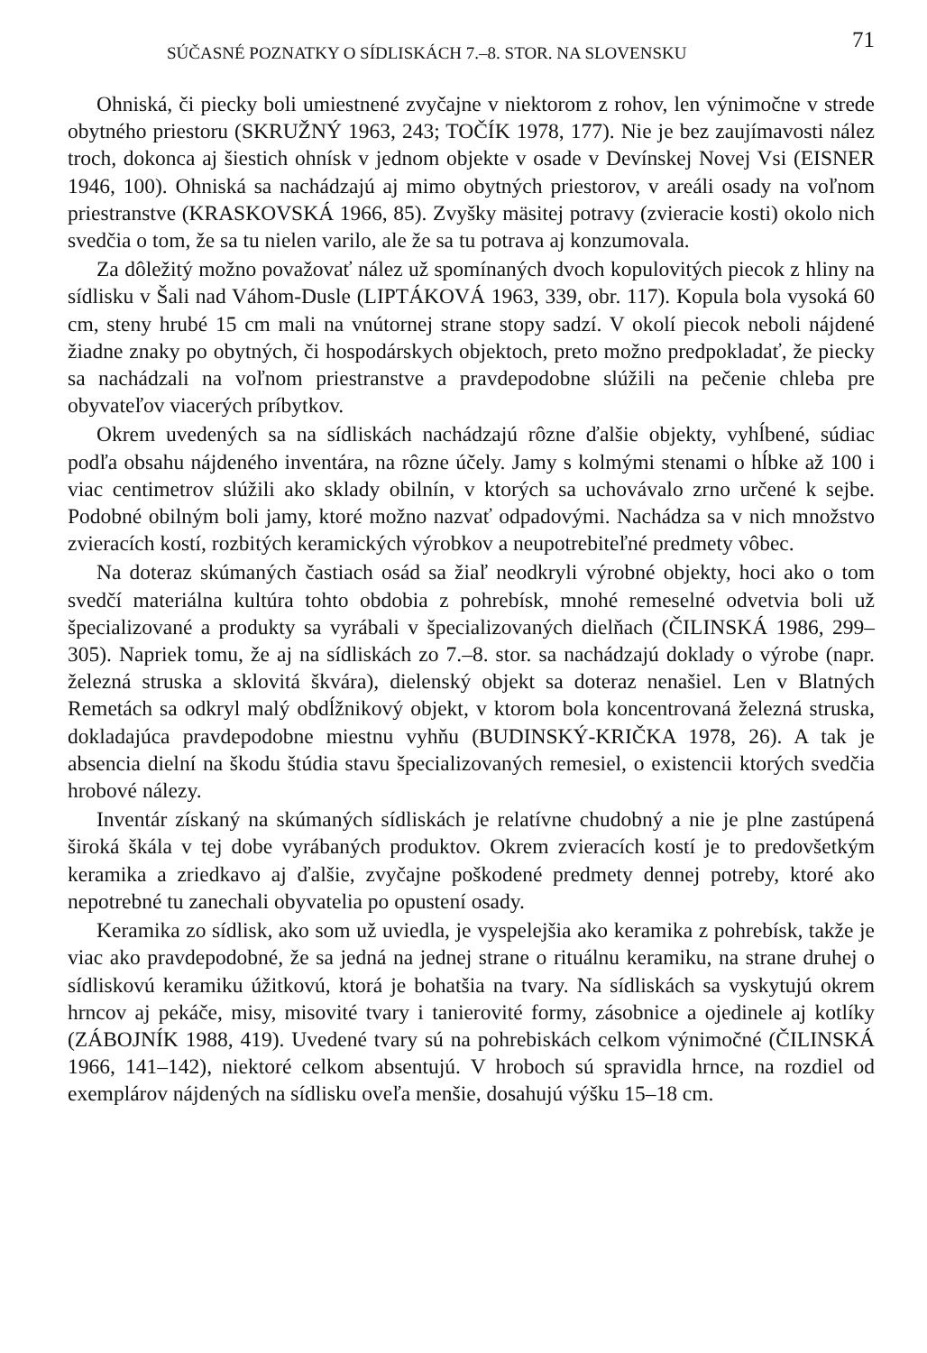SÚČASNÉ POZNATKY O SÍDLISKÁCH 7.–8. STOR. NA SLOVENSKU 71
Ohniská, či piecky boli umiestnené zvyčajne v niektorom z rohov, len výnimočne v strede obytného priestoru (SKRUŽNÝ 1963, 243; TOČÍK 1978, 177). Nie je bez zaujímavosti nález troch, dokonca aj šiestich ohnísk v jednom objekte v osade v Devínskej Novej Vsi (EISNER 1946, 100). Ohniská sa nachádzajú aj mimo obytných priestorov, v areáli osady na voľnom priestranstve (KRASKOVSKÁ 1966, 85). Zvyšky mäsitej potravy (zvieracie kosti) okolo nich svedčia o tom, že sa tu nielen varilo, ale že sa tu potrava aj konzumovala.
Za dôležitý možno považovať nález už spomínaných dvoch kopulovitých piecok z hliny na sídlisku v Šali nad Váhom-Dusle (LIPTÁKOVÁ 1963, 339, obr. 117). Kopula bola vysoká 60 cm, steny hrubé 15 cm mali na vnútornej strane stopy sadzí. V okolí piecok neboli nájdené žiadne znaky po obytných, či hospodárskych objektoch, preto možno predpokladať, že piecky sa nachádzali na voľnom priestranstve a pravdepodobne slúžili na pečenie chleba pre obyvateľov viacerých príbytkov.
Okrem uvedených sa na sídliskách nachádzajú rôzne ďalšie objekty, vyhĺbené, súdiac podľa obsahu nájdeného inventára, na rôzne účely. Jamy s kolmými stenami o hĺbke až 100 i viac centimetrov slúžili ako sklady obilnín, v ktorých sa uchovávalo zrno určené k sejbe. Podobné obilným boli jamy, ktoré možno nazvať odpadovými. Nachádza sa v nich množstvo zvieracích kostí, rozbitých keramických výrobkov a neupotrebiteľné predmety vôbec.
Na doteraz skúmaných častiach osád sa žiaľ neodkryli výrobné objekty, hoci ako o tom svedčí materiálna kultúra tohto obdobia z pohrebísk, mnohé remeselné odvetvia boli už špecializované a produkty sa vyrábali v špecializovaných dielňach (ČILINSKÁ 1986, 299–305). Napriek tomu, že aj na sídliskách zo 7.–8. stor. sa nachádzajú doklady o výrobe (napr. železná struska a sklovitá škvára), dielenský objekt sa doteraz nenašiel. Len v Blatných Remetách sa odkryl malý obdĺžnikový objekt, v ktorom bola koncentrovaná železná struska, dokladajúca pravdepodobne miestnu vyhňu (BUDINSKÝ-KRIČKA 1978, 26). A tak je absencia dielní na škodu štúdia stavu špecializovaných remesiel, o existencii ktorých svedčia hrobové nálezy.
Inventár získaný na skúmaných sídliskách je relatívne chudobný a nie je plne zastúpená široká škála v tej dobe vyrábaných produktov. Okrem zvieracích kostí je to predovšetkým keramika a zriedkavo aj ďalšie, zvyčajne poškodené predmety dennej potreby, ktoré ako nepotrebné tu zanechali obyvatelia po opustení osady.
Keramika zo sídlisk, ako som už uviedla, je vyspelejšia ako keramika z pohrebísk, takže je viac ako pravdepodobné, že sa jedná na jednej strane o rituálnu keramiku, na strane druhej o sídliskovú keramiku úžitkovú, ktorá je bohatšia na tvary. Na sídliskách sa vyskytujú okrem hrncov aj pekáče, misy, misovité tvary i tanierovité formy, zásobnice a ojedinele aj kotlíky (ZÁBOJNÍK 1988, 419). Uvedené tvary sú na pohrebiskách celkom výnimočné (ČILINSKÁ 1966, 141–142), niektoré celkom absentujú. V hroboch sú spravidla hrnce, na rozdiel od exemplárov nájdených na sídlisku oveľa menšie, dosahujú výšku 15–18 cm.